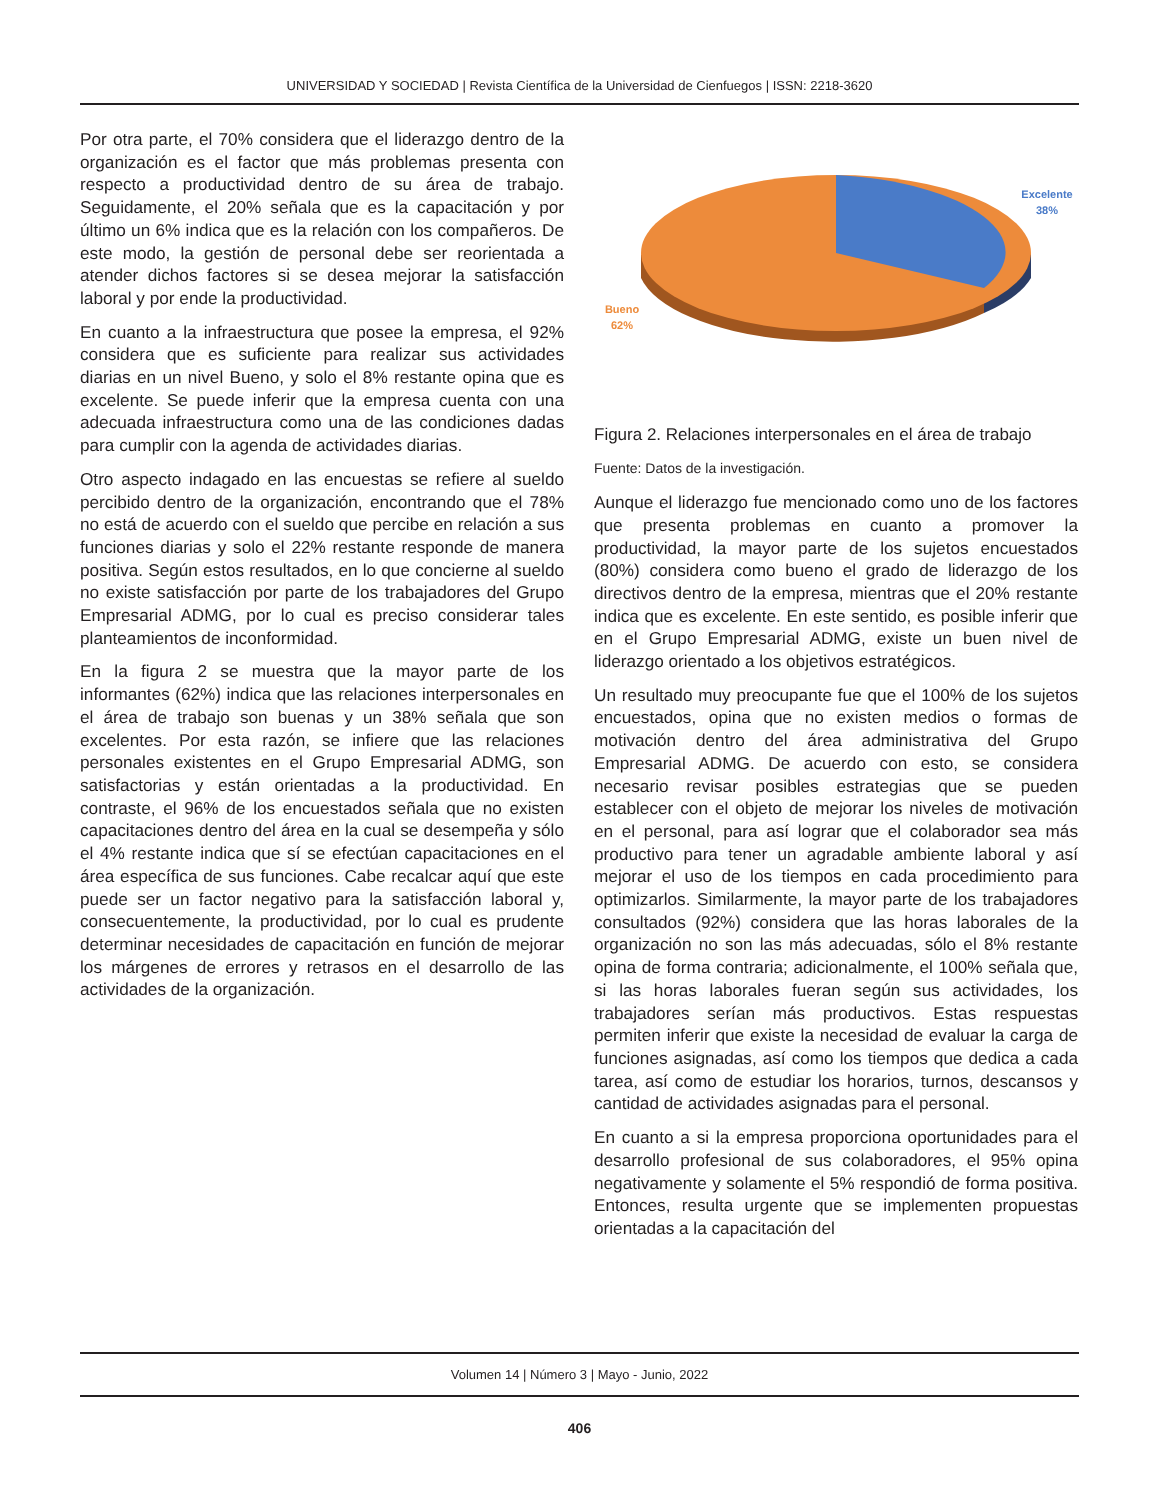UNIVERSIDAD Y SOCIEDAD | Revista Científica de la Universidad de Cienfuegos | ISSN: 2218-3620
Por otra parte, el 70% considera que el liderazgo dentro de la organización es el factor que más problemas presenta con respecto a productividad dentro de su área de trabajo. Seguidamente, el 20% señala que es la capacitación y por último un 6% indica que es la relación con los compañeros. De este modo, la gestión de personal debe ser reorientada a atender dichos factores si se desea mejorar la satisfacción laboral y por ende la productividad.
En cuanto a la infraestructura que posee la empresa, el 92% considera que es suficiente para realizar sus actividades diarias en un nivel Bueno, y solo el 8% restante opina que es excelente. Se puede inferir que la empresa cuenta con una adecuada infraestructura como una de las condiciones dadas para cumplir con la agenda de actividades diarias.
Otro aspecto indagado en las encuestas se refiere al sueldo percibido dentro de la organización, encontrando que el 78% no está de acuerdo con el sueldo que percibe en relación a sus funciones diarias y solo el 22% restante responde de manera positiva. Según estos resultados, en lo que concierne al sueldo no existe satisfacción por parte de los trabajadores del Grupo Empresarial ADMG, por lo cual es preciso considerar tales planteamientos de inconformidad.
En la figura 2 se muestra que la mayor parte de los informantes (62%) indica que las relaciones interpersonales en el área de trabajo son buenas y un 38% señala que son excelentes. Por esta razón, se infiere que las relaciones personales existentes en el Grupo Empresarial ADMG, son satisfactorias y están orientadas a la productividad. En contraste, el 96% de los encuestados señala que no existen capacitaciones dentro del área en la cual se desempeña y sólo el 4% restante indica que sí se efectúan capacitaciones en el área específica de sus funciones. Cabe recalcar aquí que este puede ser un factor negativo para la satisfacción laboral y, consecuentemente, la productividad, por lo cual es prudente determinar necesidades de capacitación en función de mejorar los márgenes de errores y retrasos en el desarrollo de las actividades de la organización.
Excelente
38%
Bueno
62%
Figura 2. Relaciones interpersonales en el área de trabajo
Fuente: Datos de la investigación.
Aunque el liderazgo fue mencionado como uno de los factores que presenta problemas en cuanto a promover la productividad, la mayor parte de los sujetos encuestados (80%) considera como bueno el grado de liderazgo de los directivos dentro de la empresa, mientras que el 20% restante indica que es excelente. En este sentido, es posible inferir que en el Grupo Empresarial ADMG, existe un buen nivel de liderazgo orientado a los objetivos estratégicos.
Un resultado muy preocupante fue que el 100% de los sujetos encuestados, opina que no existen medios o formas de motivación dentro del área administrativa del Grupo Empresarial ADMG. De acuerdo con esto, se considera necesario revisar posibles estrategias que se pueden establecer con el objeto de mejorar los niveles de motivación en el personal, para así lograr que el colaborador sea más productivo para tener un agradable ambiente laboral y así mejorar el uso de los tiempos en cada procedimiento para optimizarlos. Similarmente, la mayor parte de los trabajadores consultados (92%) considera que las horas laborales de la organización no son las más adecuadas, sólo el 8% restante opina de forma contraria; adicionalmente, el 100% señala que, si las horas laborales fueran según sus actividades, los trabajadores serían más productivos. Estas respuestas permiten inferir que existe la necesidad de evaluar la carga de funciones asignadas, así como los tiempos que dedica a cada tarea, así como de estudiar los horarios, turnos, descansos y cantidad de actividades asignadas para el personal.
En cuanto a si la empresa proporciona oportunidades para el desarrollo profesional de sus colaboradores, el 95% opina negativamente y solamente el 5% respondió de forma positiva. Entonces, resulta urgente que se implementen propuestas orientadas a la capacitación del
Volumen 14 | Número 3 | Mayo - Junio, 2022
406